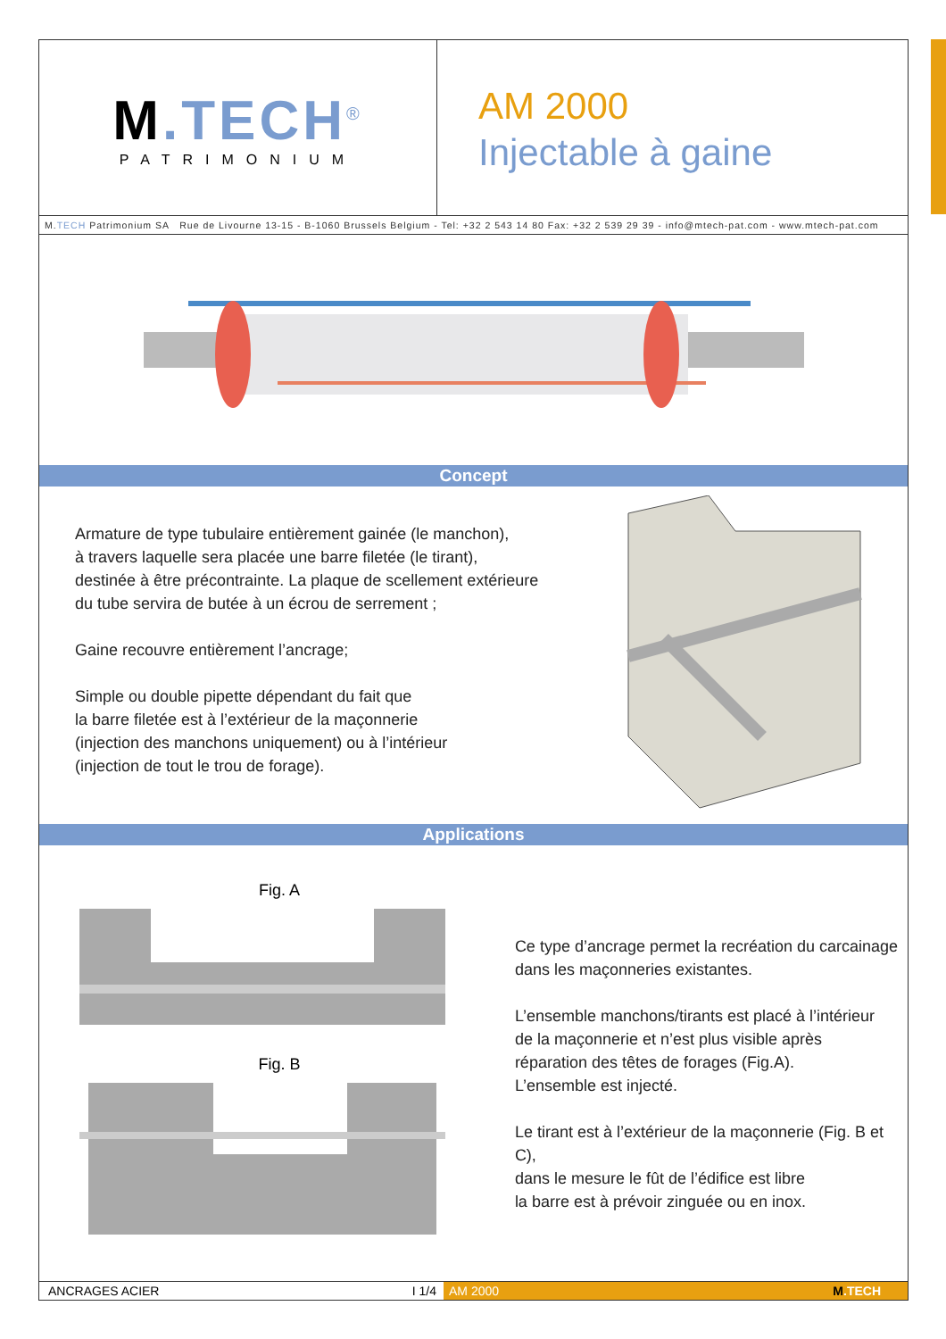M.TECH<sup>®</sup>
PATRIMONIUM
AM 2000
Injectable à gaine
M.TECH Patrimonium SA Rue de Livourne 13-15 - B-1060 Brussels Belgium - Tel: +32 2 543 14 80 Fax: +32 2 539 29 39 - info@mtech-pat.com - www.mtech-pat.com
Concept
Armature de type tubulaire entièrement gainée (le manchon),
à travers laquelle sera placée une barre filetée (le tirant),
destinée à être précontrainte. La plaque de scellement extérieure
du tube servira de butée à un écrou de serrement ;
Gaine recouvre entièrement l’ancrage;
Simple ou double pipette dépendant du fait que
la barre filetée est à l’extérieur de la maçonnerie
(injection des manchons uniquement) ou à l’intérieur
(injection de tout le trou de forage).
Applications
Fig. A
Fig. B
Ce type d’ancrage permet la recréation du carcainage
dans les maçonneries existantes.
L’ensemble manchons/tirants est placé à l’intérieur
de la maçonnerie et n’est plus visible après
réparation des têtes de forages (Fig.A).
L’ensemble est injecté.
Le tirant est à l’extérieur de la maçonnerie (Fig. B et C),
dans le mesure le fût de l’édifice est libre
la barre est à prévoir zinguée ou en inox.
ANCRAGES ACIER I 1/4
AM 2000 M.TECH